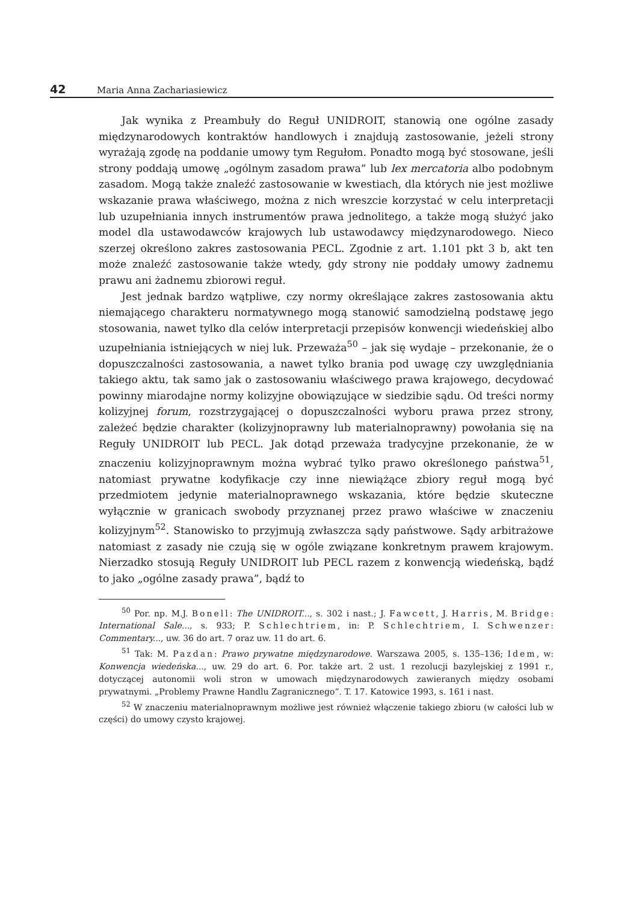42 Maria Anna Zachariasiewicz
Jak wynika z Preambuły do Reguł UNIDROIT, stanowią one ogólne zasady międzynarodowych kontraktów handlowych i znajdują zastosowanie, jeżeli strony wyrażają zgodę na poddanie umowy tym Regułom. Ponadto mogą być stosowane, jeśli strony poddają umowę „ogólnym zasadom prawa” lub lex mercatoria albo podobnym zasadom. Mogą także znaleźć zastosowanie w kwestiach, dla których nie jest możliwe wskazanie prawa właściwego, można z nich wreszcie korzystać w celu interpretacji lub uzupełniania innych instrumentów prawa jednolitego, a także mogą służyć jako model dla ustawodawców krajowych lub ustawodawcy międzynarodowego. Nieco szerzej określono zakres zastosowania PECL. Zgodnie z art. 1.101 pkt 3 b, akt ten może znaleźć zastosowanie także wtedy, gdy strony nie poddały umowy żadnemu prawu ani żadnemu zbiorowi reguł.
Jest jednak bardzo wątpliwe, czy normy określające zakres zastosowania aktu niemającego charakteru normatywnego mogą stanowić samodzielną podstawę jego stosowania, nawet tylko dla celów interpretacji przepisów konwencji wiedeńskiej albo uzupełniania istniejących w niej luk. Przeważa<sup>50</sup> – jak się wydaje – przekonanie, że o dopuszczalności zastosowania, a nawet tylko brania pod uwagę czy uwzględniania takiego aktu, tak samo jak o zastosowaniu właściwego prawa krajowego, decydować powinny miarodajne normy kolizyjne obowiązujące w siedzibie sądu. Od treści normy kolizyjnej forum, rozstrzygającej o dopuszczalności wyboru prawa przez strony, zależeć będzie charakter (kolizyjnoprawny lub materialnoprawny) powołania się na Reguły UNIDROIT lub PECL. Jak dotąd przeważa tradycyjne przekonanie, że w znaczeniu kolizyjnoprawnym można wybrać tylko prawo określonego państwa<sup>51</sup>, natomiast prywatne kodyfikacje czy inne niewiążące zbiory reguł mogą być przedmiotem jedynie materialnoprawnego wskazania, które będzie skuteczne wyłącznie w granicach swobody przyznanej przez prawo właściwe w znaczeniu kolizyjnym<sup>52</sup>. Stanowisko to przyjmują zwłaszcza sądy państwowe. Sądy arbitrażowe natomiast z zasady nie czują się w ogóle związane konkretnym prawem krajowym. Nierzadko stosują Reguły UNIDROIT lub PECL razem z konwencją wiedeńską, bądź to jako „ogólne zasady prawa”, bądź to
<sup>50</sup> Por. np. M.J. Bonell: The UNIDROIT..., s. 302 i nast.; J. Fawcett, J. Harris, M. Bridge: International Sale..., s. 933; P. Schlechtriem, in: P. Schlechtriem, I. Schwenzer: Commentary..., uw. 36 do art. 7 oraz uw. 11 do art. 6.
<sup>51</sup> Tak: M. Pazdan: Prawo prywatne międzynarodowe. Warszawa 2005, s. 135–136; Idem, w: Konwencja wiedeńska..., uw. 29 do art. 6. Por. także art. 2 ust. 1 rezolucji bazylejskiej z 1991 r., dotyczącej autonomii woli stron w umowach międzynarodowych zawieranych między osobami prywatnymi. „Problemy Prawne Handlu Zagranicznego”. T. 17. Katowice 1993, s. 161 i nast.
<sup>52</sup> W znaczeniu materialnoprawnym możliwe jest również włączenie takiego zbioru (w całości lub w części) do umowy czysto krajowej.